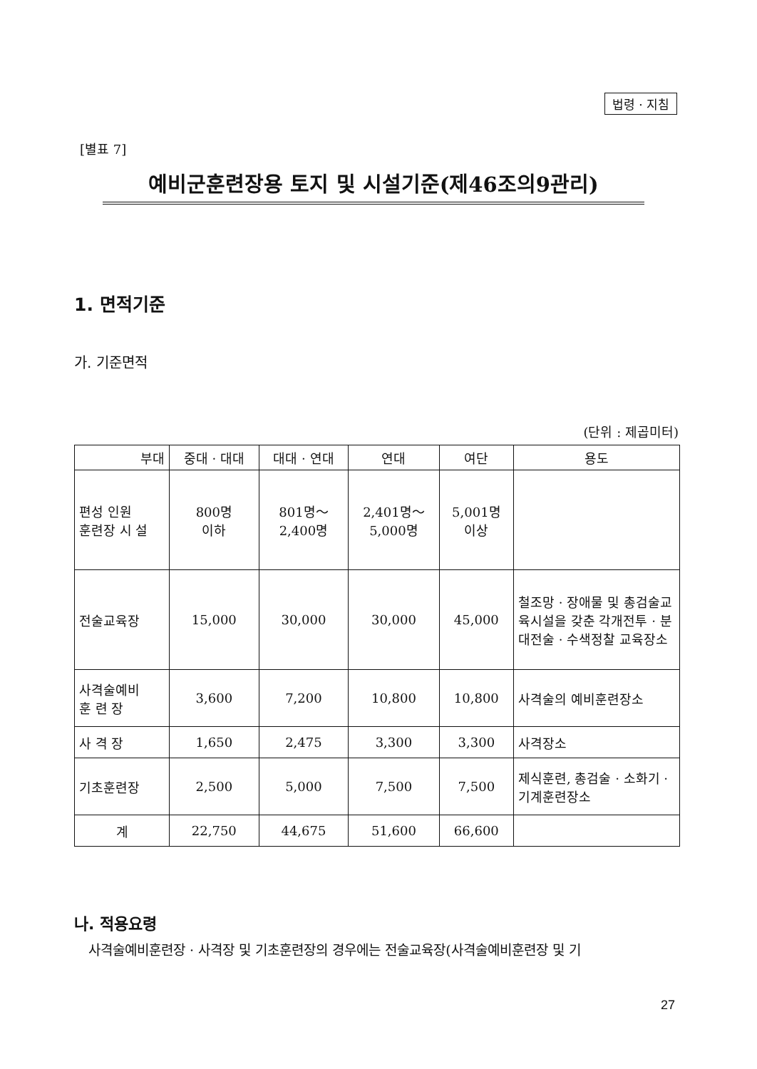법령 · 지침
[별표 7]
예비군훈련장용 토지 및 시설기준(제46조의9관리)
1. 면적기준
가. 기준면적
(단위 : 제곱미터)
| 부대 | 중대 · 대대 | 대대 · 연대 | 연대 | 여단 | 용도 |
| --- | --- | --- | --- | --- | --- |
| 편성 인원 훈련장 시 설 | 800명 이하 | 801명～ 2,400명 | 2,401명～ 5,000명 | 5,001명 이상 | |
| 전술교육장 | 15,000 | 30,000 | 30,000 | 45,000 | 철조망 · 장애물 및 총검술교육시설을 갖춘 각개전투 · 분대전술 · 수색정찰 교육장소 |
| 사격술예비 훈 련 장 | 3,600 | 7,200 | 10,800 | 10,800 | 사격술의 예비훈련장소 |
| 사 격 장 | 1,650 | 2,475 | 3,300 | 3,300 | 사격장소 |
| 기초훈련장 | 2,500 | 5,000 | 7,500 | 7,500 | 제식훈련, 총검술 · 소화기 · 기계훈련장소 |
| 계 | 22,750 | 44,675 | 51,600 | 66,600 | |
나. 적용요령
사격술예비훈련장 · 사격장 및 기초훈련장의 경우에는 전술교육장(사격술예비훈련장 및 기
27